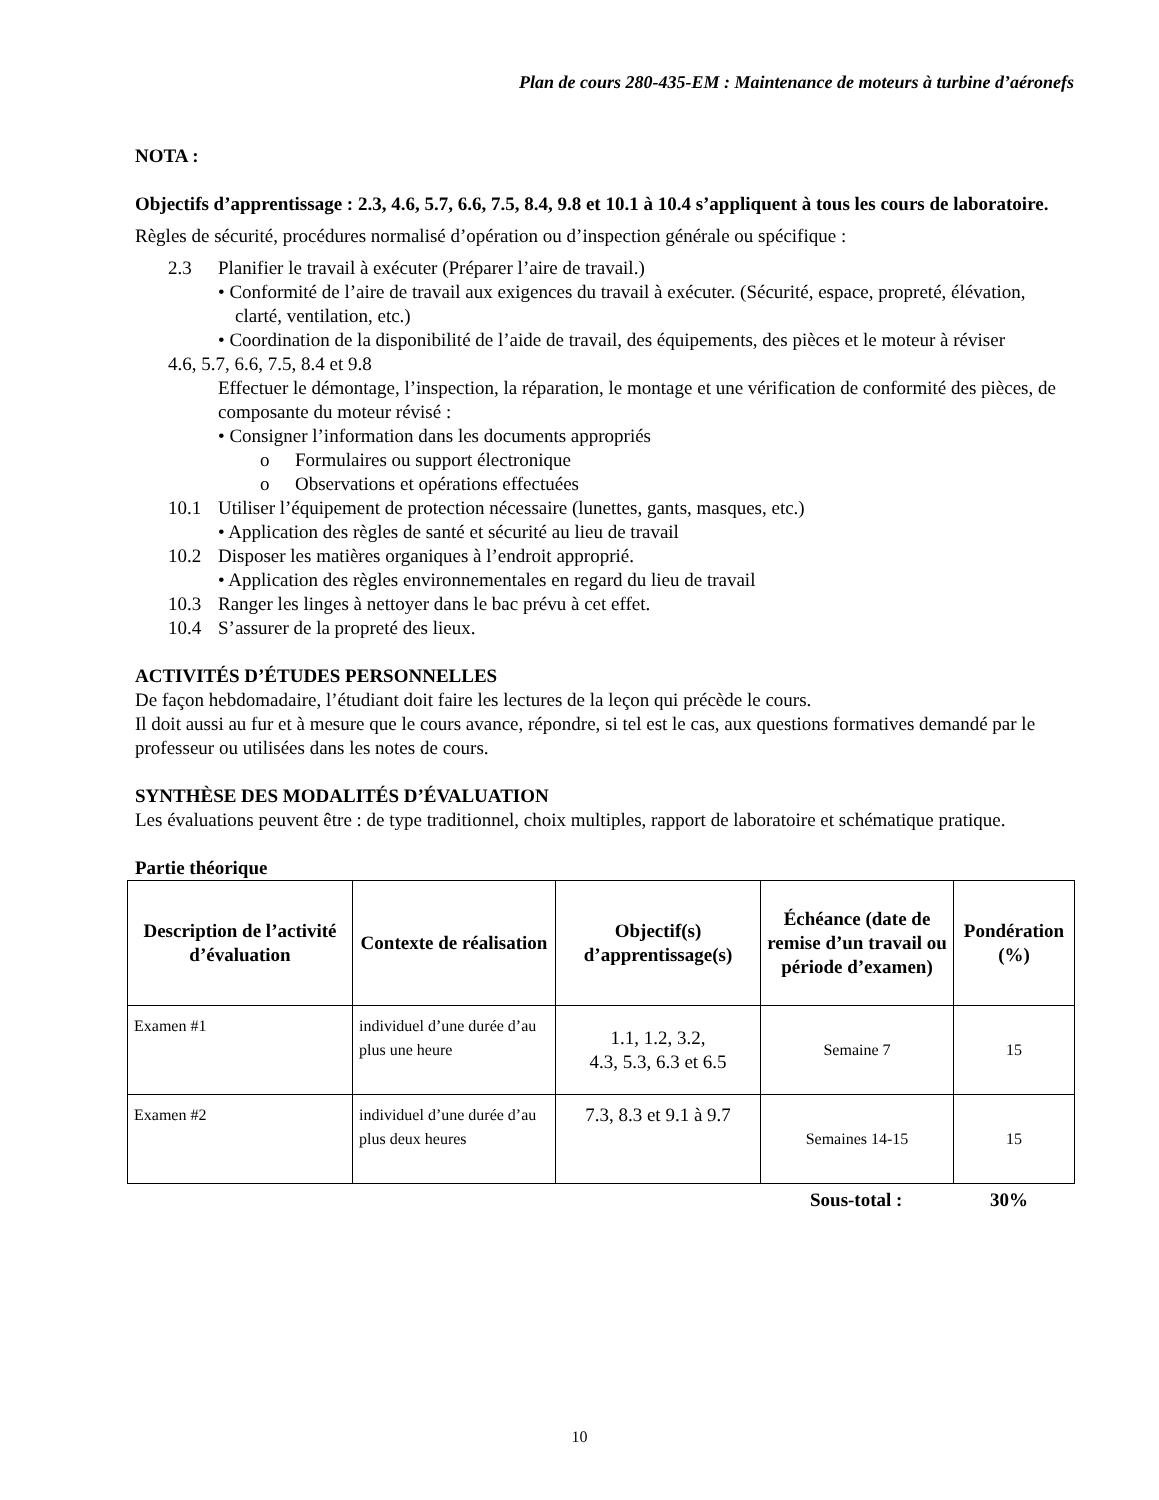Plan de cours 280-435-EM : Maintenance de moteurs à turbine d’aéronefs
NOTA :
Objectifs d’apprentissage : 2.3, 4.6, 5.7, 6.6, 7.5, 8.4, 9.8 et 10.1 à 10.4 s’appliquent à tous les cours de laboratoire.
Règles de sécurité, procédures normalisé d’opération ou d’inspection générale ou spécifique :
2.3 Planifier le travail à exécuter (Préparer l’aire de travail.)
• Conformité de l’aire de travail aux exigences du travail à exécuter. (Sécurité, espace, propreté, élévation, clarté, ventilation, etc.)
• Coordination de la disponibilité de l’aide de travail, des équipements, des pièces et le moteur à réviser
4.6, 5.7, 6.6, 7.5, 8.4 et 9.8
Effectuer le démontage, l’inspection, la réparation, le montage et une vérification de conformité des pièces, de composante du moteur révisé :
• Consigner l’information dans les documents appropriés
o Formulaires ou support électronique
o Observations et opérations effectuées
10.1 Utiliser l’équipement de protection nécessaire (lunettes, gants, masques, etc.)
• Application des règles de santé et sécurité au lieu de travail
10.2 Disposer les matières organiques à l’endroit approprié.
• Application des règles environnementales en regard du lieu de travail
10.3 Ranger les linges à nettoyer dans le bac prévu à cet effet.
10.4 S’assurer de la propreté des lieux.
ACTIVITÉS D’ÉTUDES PERSONNELLES
De façon hebdomadaire, l’étudiant doit faire les lectures de la leçon qui précède le cours.
Il doit aussi au fur et à mesure que le cours avance, répondre, si tel est le cas, aux questions formatives demandé par le professeur ou utilisées dans les notes de cours.
SYNTHÈSE DES MODALITÉS D’ÉVALUATION
Les évaluations peuvent être : de type traditionnel, choix multiples, rapport de laboratoire et schématique pratique.
Partie théorique
| Description de l’activité d’évaluation | Contexte de réalisation | Objectif(s) d’apprentissage(s) | Échéance (date de remise d’un travail ou période d’examen) | Pondération (%) |
| --- | --- | --- | --- | --- |
| Examen #1 | individuel d’une durée d’au plus une heure | 1.1, 1.2, 3.2, 4.3, 5.3, 6.3 et 6.5 | Semaine 7 | 15 |
| Examen #2 | individuel d’une durée d’au plus deux heures | 7.3, 8.3 et 9.1 à 9.7 | Semaines 14-15 | 15 |
Sous-total : 30%
10